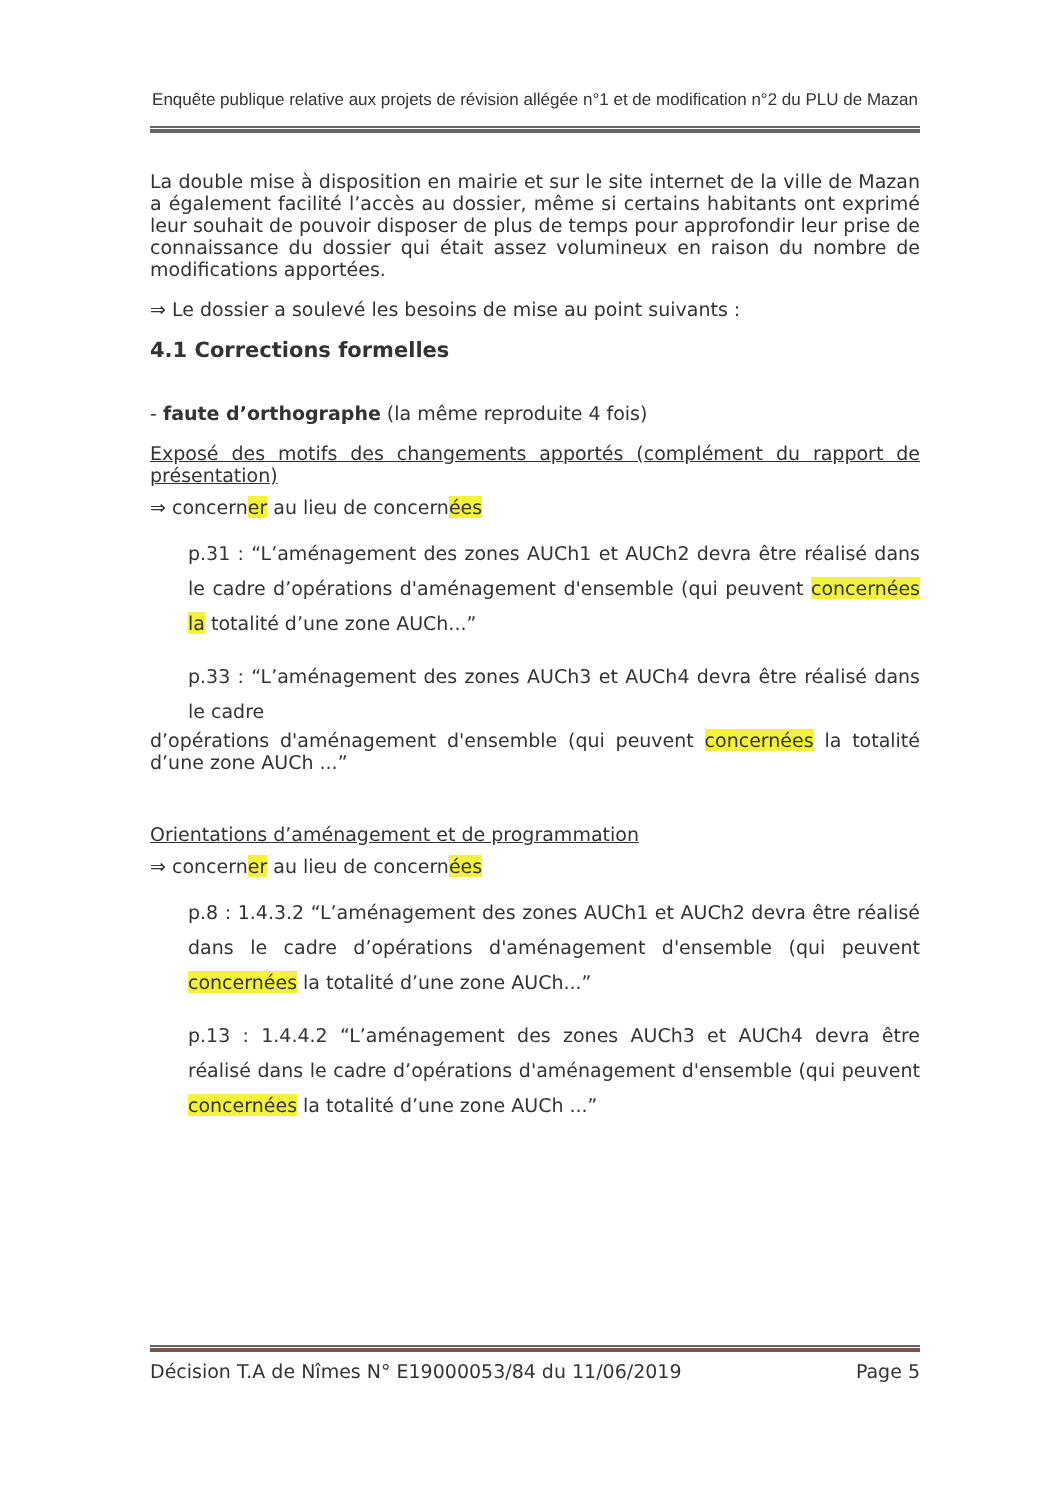Enquête publique relative aux projets de révision allégée n°1 et de modification n°2 du PLU de Mazan
La double mise à disposition en mairie et sur le site internet de la ville de Mazan a également facilité l’accès au dossier, même si certains habitants ont exprimé leur souhait de pouvoir disposer de plus de temps pour approfondir leur prise de connaissance du dossier qui était assez volumineux en raison du nombre de modifications apportées.
⇒ Le dossier a soulevé les besoins de mise au point suivants :
4.1 Corrections formelles
- faute d’orthographe (la même reproduite 4 fois)
Exposé des motifs des changements apportés (complément du rapport de présentation)
⇒ concerner au lieu de concernées
p.31 : “L’aménagement des zones AUCh1 et AUCh2 devra être réalisé dans le cadre d’opérations d'aménagement d'ensemble (qui peuvent concernées la totalité d’une zone AUCh...”
p.33 : “L’aménagement des zones AUCh3 et AUCh4 devra être réalisé dans le cadre
d’opérations d'aménagement d'ensemble (qui peuvent concernées la totalité d’une zone AUCh ...”
Orientations d’aménagement et de programmation
⇒ concerner au lieu de concernées
p.8 : 1.4.3.2 “L’aménagement des zones AUCh1 et AUCh2 devra être réalisé dans le cadre d’opérations d'aménagement d'ensemble (qui peuvent concernées la totalité d’une zone AUCh...”
p.13 : 1.4.4.2 “L’aménagement des zones AUCh3 et AUCh4 devra être réalisé dans le cadre d’opérations d'aménagement d'ensemble (qui peuvent concernées la totalité d’une zone AUCh ...”
Décision T.A de Nîmes N° E19000053/84 du 11/06/2019 Page 5